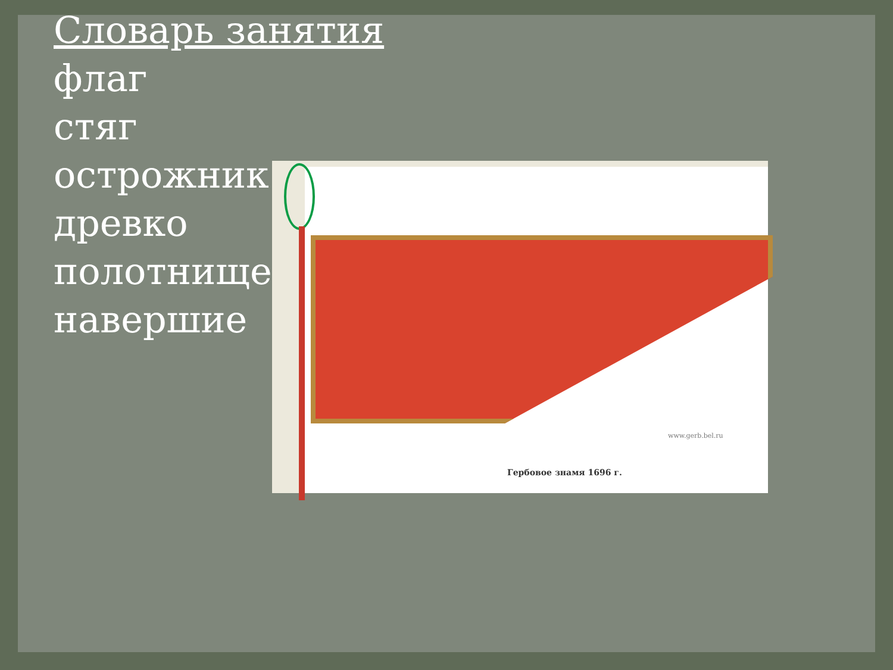Словарь занятия
флаг
стяг
острожник
древко
полотнище
навершие
www.gerb.bel.ru
Гербовое знамя 1696 г.